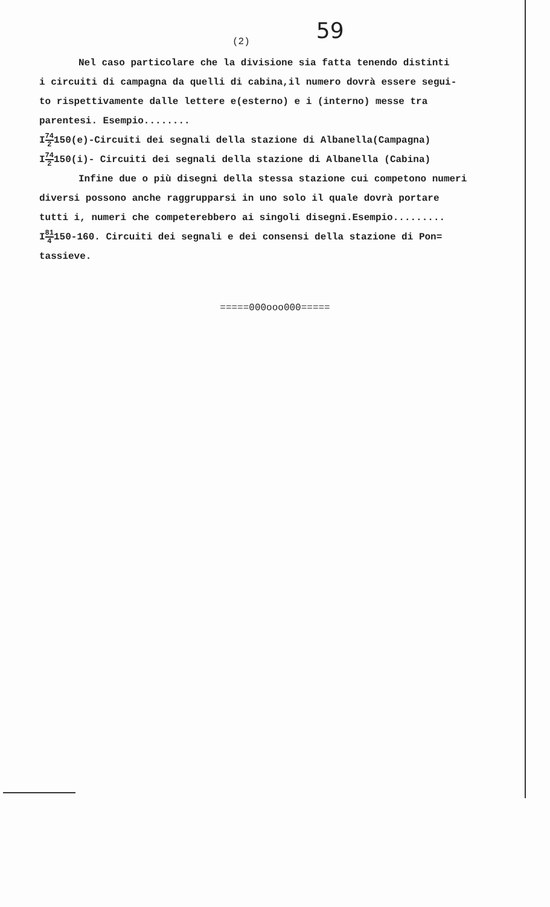(2) 59
Nel caso particolare che la divisione sia fatta tenendo distinti
i circuiti di campagna da quelli di cabina,il numero dovrà essere segui-
to rispettivamente dalle lettere e(esterno) e i (interno) messe tra
parentesi. Esempio........
I74 2150(e)-Circuiti dei segnali della stazione di Albanella(Campagna)
I74 2150(i)- Circuiti dei segnali della stazione di Albanella (Cabina)
Infine due o più disegni della stessa stazione cui competono numeri
diversi possono anche raggrupparsi in uno solo il quale dovrà portare
tutti i, numeri che competerebbero ai singoli disegni.Esempio.........
I81 4150-160. Circuiti dei segnali e dei consensi della stazione di Pon=
tassieve.
=====000ooo000=====